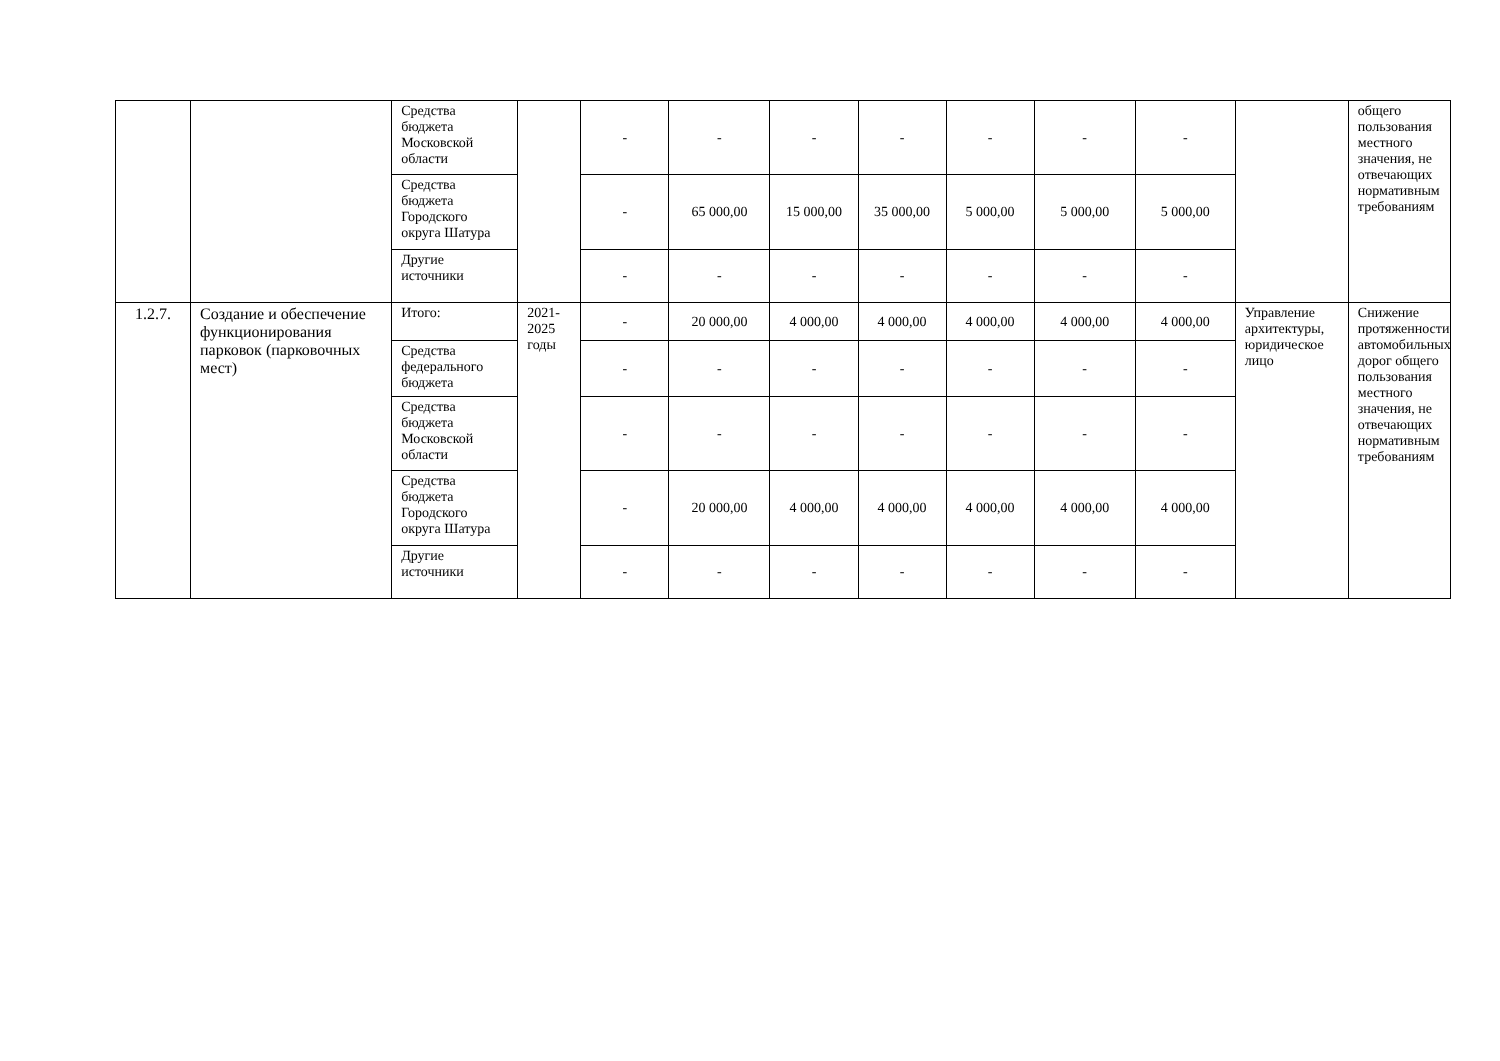| | | Средства бюджета Московской области | | - | - | - | - | - | - | - | | общего пользования местного значения, не отвечающих нормативным требованиям |
| | | Средства бюджета Городского округа Шатура | | - | 65 000,00 | 15 000,00 | 35 000,00 | 5 000,00 | 5 000,00 | 5 000,00 | | |
| | | Другие источники | | - | - | - | - | - | - | - | | |
| 1.2.7. | Создание и обеспечение функционирования парковок (парковочных мест) | Итого: | 2021-2025 годы | - | 20 000,00 | 4 000,00 | 4 000,00 | 4 000,00 | 4 000,00 | 4 000,00 | Управление архитектуры, юридическое лицо | Снижение протяженности автомобильных дорог общего пользования местного значения, не отвечающих нормативным требованиям |
| | | Средства федерального бюджета | | - | - | - | - | - | - | - | | |
| | | Средства бюджета Московской области | | - | - | - | - | - | - | - | | |
| | | Средства бюджета Городского округа Шатура | | - | 20 000,00 | 4 000,00 | 4 000,00 | 4 000,00 | 4 000,00 | 4 000,00 | | |
| | | Другие источники | | - | - | - | - | - | - | - | | |